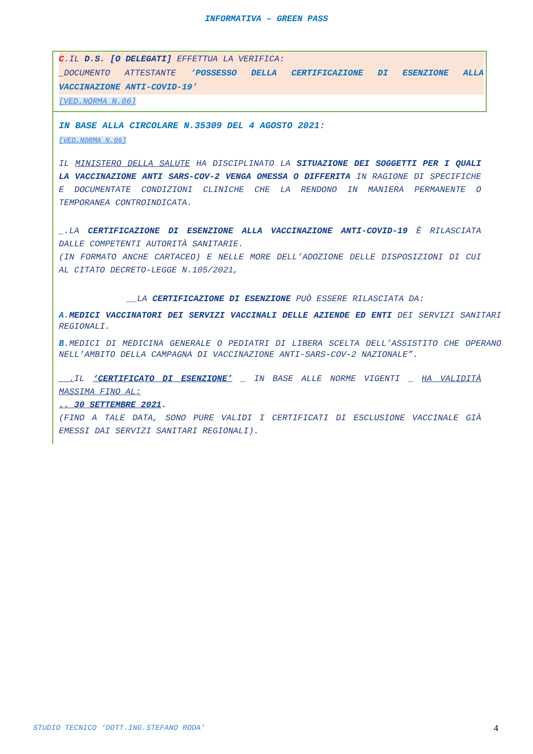INFORMATIVA – GREEN PASS
C.IL D.S. [O DELEGATI] EFFETTUA LA VERIFICA:
_DOCUMENTO ATTESTANTE ‘POSSESSO DELLA CERTIFICAZIONE DI ESENZIONE ALLA VACCINAZIONE ANTI-COVID-19’
[VED.NORMA N.06]
IN BASE ALLA CIRCOLARE N.35309 DEL 4 AGOSTO 2021:
[VED.NORMA N.06]
IL MINISTERO DELLA SALUTE HA DISCIPLINATO LA SITUAZIONE DEI SOGGETTI PER I QUALI LA VACCINAZIONE ANTI SARS-COV-2 VENGA OMESSA O DIFFERITA IN RAGIONE DI SPECIFICHE E DOCUMENTATE CONDIZIONI CLINICHE CHE LA RENDONO IN MANIERA PERMANENTE O TEMPORANEA CONTROINDICATA.
_.LA CERTIFICAZIONE DI ESENZIONE ALLA VACCINAZIONE ANTI-COVID-19 È RILASCIATA DALLE COMPETENTI AUTORITÀ SANITARIE.
(IN FORMATO ANCHE CARTACEO) E NELLE MORE DELL’ADOZIONE DELLE DISPOSIZIONI DI CUI AL CITATO DECRETO-LEGGE N.105/2021,
__LA CERTIFICAZIONE DI ESENZIONE PUÒ ESSERE RILASCIATA DA:
A.MEDICI VACCINATORI DEI SERVIZI VACCINALI DELLE AZIENDE ED ENTI DEI SERVIZI SANITARI REGIONALI.
B.MEDICI DI MEDICINA GENERALE O PEDIATRI DI LIBERA SCELTA DELL’ASSISTITO CHE OPERANO NELL’AMBITO DELLA CAMPAGNA DI VACCINAZIONE ANTI-SARS-COV-2 NAZIONALE”.
__. IL ‘CERTIFICATO DI ESENZIONE’ _ IN BASE ALLE NORME VIGENTI _ HA VALIDITÀ MASSIMA FINO AL:
.. 30 SETTEMBRE 2021.
(FINO A TALE DATA, SONO PURE VALIDI I CERTIFICATI DI ESCLUSIONE VACCINALE GIÀ EMESSI DAI SERVIZI SANITARI REGIONALI).
STUDIO TECNICO ‘DOTT.ING.STEFANO RODA’
4